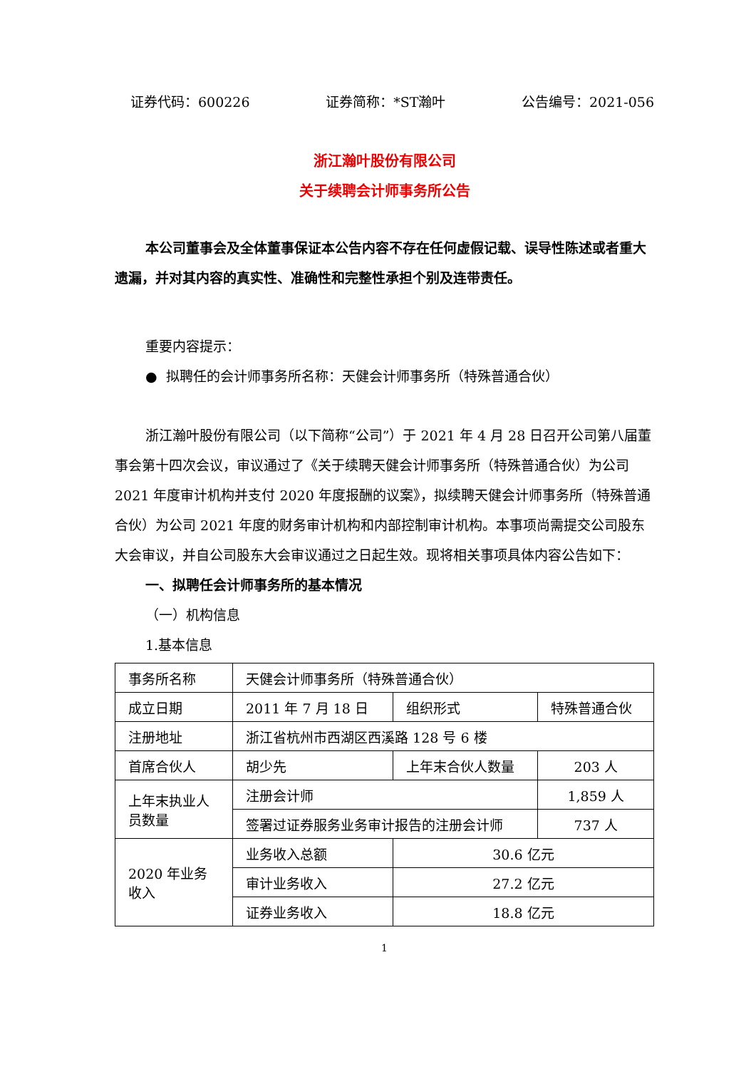证券代码：600226 证券简称：*ST瀚叶 公告编号：2021-056
浙江瀚叶股份有限公司
关于续聘会计师事务所公告
本公司董事会及全体董事保证本公告内容不存在任何虚假记载、误导性陈述或者重大遗漏，并对其内容的真实性、准确性和完整性承担个别及连带责任。
重要内容提示：
● 拟聘任的会计师事务所名称：天健会计师事务所（特殊普通合伙）
浙江瀚叶股份有限公司（以下简称“公司”）于 2021 年 4 月 28 日召开公司第八届董事会第十四次会议，审议通过了《关于续聘天健会计师事务所（特殊普通合伙）为公司 2021 年度审计机构并支付 2020 年度报酬的议案》，拟续聘天健会计师事务所（特殊普通合伙）为公司 2021 年度的财务审计机构和内部控制审计机构。本事项尚需提交公司股东大会审议，并自公司股东大会审议通过之日起生效。现将相关事项具体内容公告如下：
一、拟聘任会计师事务所的基本情况
（一）机构信息
1.基本信息
| 事务所名称 | 天健会计师事务所（特殊普通合伙） | | | |
| 成立日期 | 2011 年 7 月 18 日 | | 组织形式 | 特殊普通合伙 |
| 注册地址 | 浙江省杭州市西湖区西溪路 128 号 6 楼 | | | |
| 首席合伙人 | 胡少先 | 上年末合伙人数量 | | 203 人 |
| 上年末执业人员数量 | 注册会计师 | | | 1,859 人 |
| | 签署过证券服务业务审计报告的注册会计师 | | | 737 人 |
| 2020 年业务收入 | 业务收入总额 | 30.6 亿元 | | |
| | 审计业务收入 | 27.2 亿元 | | |
| | 证券业务收入 | 18.8 亿元 | | |
1